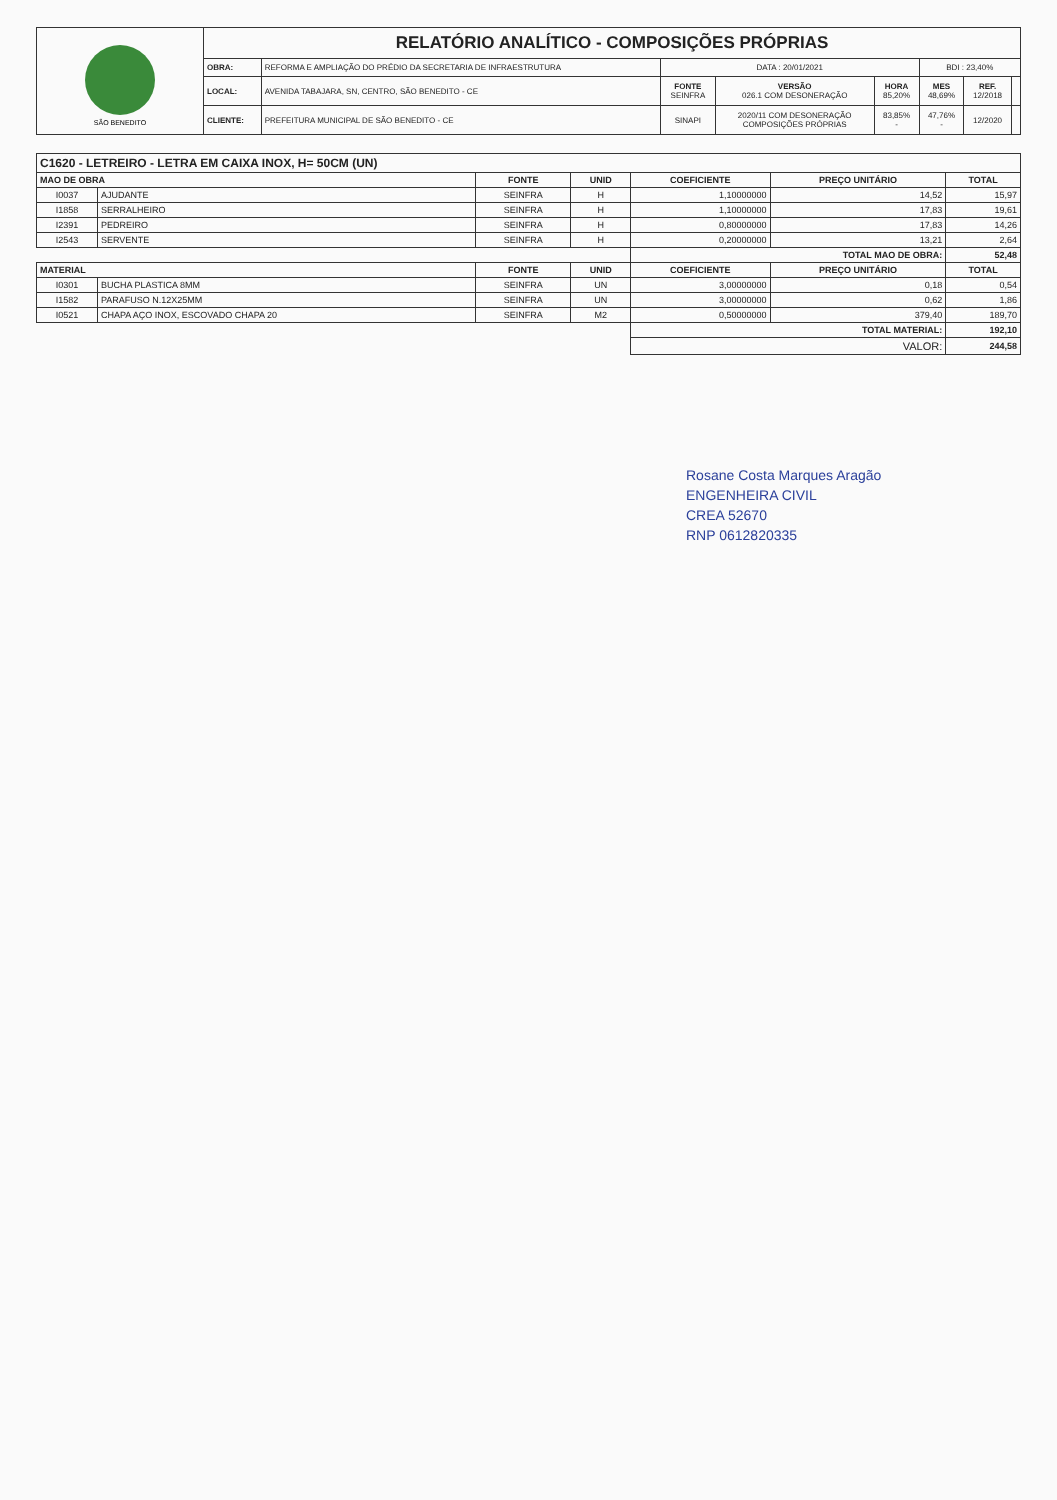| SÃO BENEDITO | RELATÓRIO ANALÍTICO - COMPOSIÇÕES PRÓPRIAS | | | | | | | |
| | OBRA: | REFORMA E AMPLIAÇÃO DO PRÉDIO DA SECRETARIA DE INFRAESTRUTURA | DATA : 20/01/2021 | | | BDI : 23,40% | | |
| | LOCAL: | AVENIDA TABAJARA, SN, CENTRO, SÃO BENEDITO - CE | FONTE SEINFRA | VERSÃO 026.1 COM DESONERAÇÃO | HORA 85,20% | MES 48,69% | REF. 12/2018 | |
| | CLIENTE: | PREFEITURA MUNICIPAL DE SÃO BENEDITO - CE | SINAPI | 2020/11 COM DESONERAÇÃO COMPOSIÇÕES PRÓPRIAS | 83,85% - | 47,76% - | 12/2020 | |
| C1620 - LETREIRO - LETRA EM CAIXA INOX, H= 50CM (UN) | | | | | | |
| MAO DE OBRA | | FONTE | UNID | COEFICIENTE | PREÇO UNITÁRIO | TOTAL |
| I0037 | AJUDANTE | SEINFRA | H | 1,10000000 | 14,52 | 15,97 |
| I1858 | SERRALHEIRO | SEINFRA | H | 1,10000000 | 17,83 | 19,61 |
| I2391 | PEDREIRO | SEINFRA | H | 0,80000000 | 17,83 | 14,26 |
| I2543 | SERVENTE | SEINFRA | H | 0,20000000 | 13,21 | 2,64 |
| | | | | TOTAL MAO DE OBRA: | | 52,48 |
| MATERIAL | | FONTE | UNID | COEFICIENTE | PREÇO UNITÁRIO | TOTAL |
| I0301 | BUCHA PLASTICA 8MM | SEINFRA | UN | 3,00000000 | 0,18 | 0,54 |
| I1582 | PARAFUSO N.12X25MM | SEINFRA | UN | 3,00000000 | 0,62 | 1,86 |
| I0521 | CHAPA AÇO INOX, ESCOVADO CHAPA 20 | SEINFRA | M2 | 0,50000000 | 379,40 | 189,70 |
| | | | | TOTAL MATERIAL: | | 192,10 |
| | | | | VALOR: | | 244,58 |
Rosane Costa Marques Aragão
ENGENHEIRA CIVIL
CREA 52670
RNP 0612820335